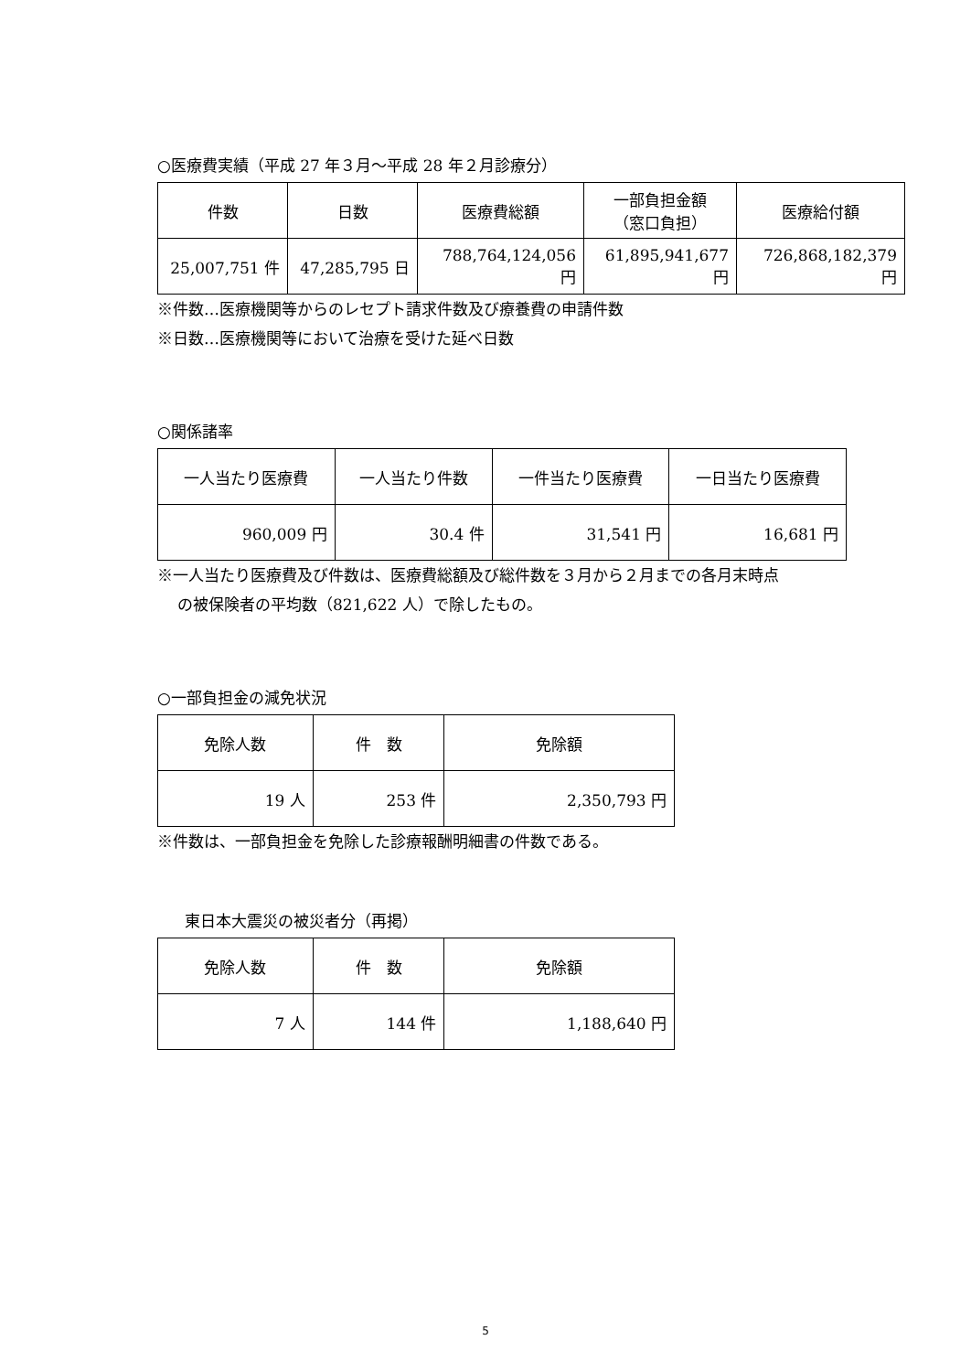○医療費実績（平成 27 年３月～平成 28 年２月診療分）
| 件数 | 日数 | 医療費総額 | 一部負担金額 （窓口負担） | 医療給付額 |
| --- | --- | --- | --- | --- |
| 25,007,751 件 | 47,285,795 日 | 788,764,124,056 円 | 61,895,941,677 円 | 726,868,182,379 円 |
※件数…医療機関等からのレセプト請求件数及び療養費の申請件数
※日数…医療機関等において治療を受けた延べ日数
○関係諸率
| 一人当たり医療費 | 一人当たり件数 | 一件当たり医療費 | 一日当たり医療費 |
| --- | --- | --- | --- |
| 960,009 円 | 30.4 件 | 31,541 円 | 16,681 円 |
※一人当たり医療費及び件数は、医療費総額及び総件数を３月から２月までの各月末時点
の被保険者の平均数（821,622 人）で除したもの。
○一部負担金の減免状況
| 免除人数 | 件 数 | 免除額 |
| --- | --- | --- |
| 19 人 | 253 件 | 2,350,793 円 |
※件数は、一部負担金を免除した診療報酬明細書の件数である。
東日本大震災の被災者分（再掲）
| 免除人数 | 件 数 | 免除額 |
| --- | --- | --- |
| 7 人 | 144 件 | 1,188,640 円 |
5